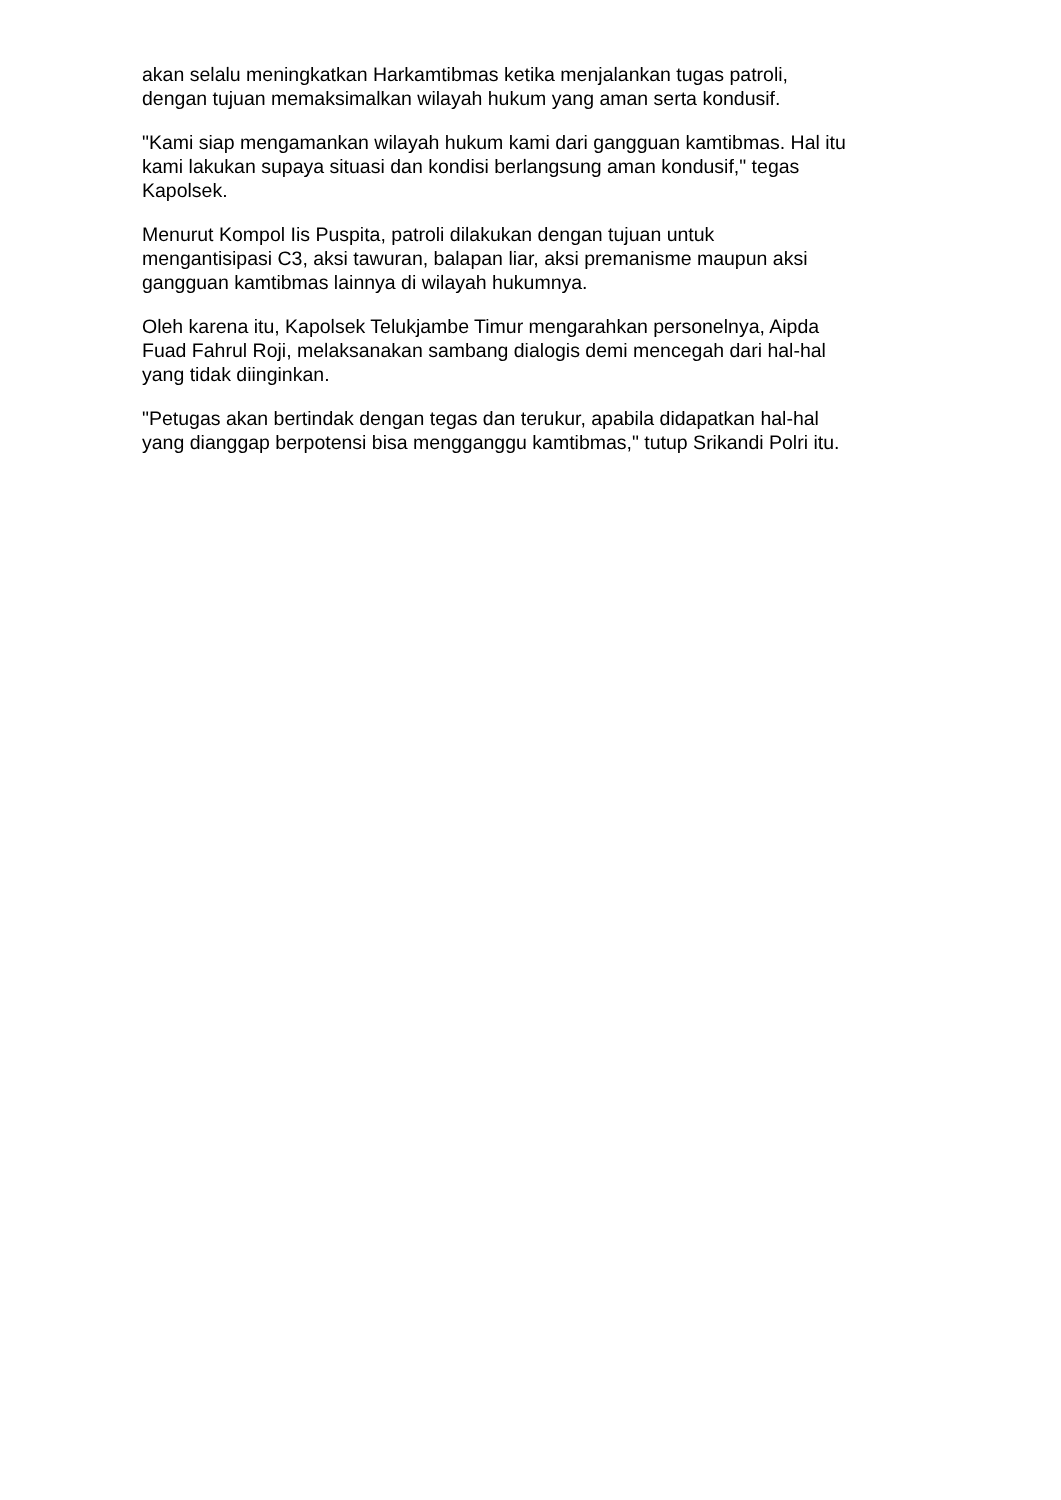akan selalu meningkatkan Harkamtibmas ketika menjalankan tugas patroli,
dengan tujuan memaksimalkan wilayah hukum yang aman serta kondusif.
"Kami siap mengamankan wilayah hukum kami dari gangguan kamtibmas. Hal itu
kami lakukan supaya situasi dan kondisi berlangsung aman kondusif," tegas
Kapolsek.
Menurut Kompol Iis Puspita, patroli dilakukan dengan tujuan untuk
mengantisipasi C3, aksi tawuran, balapan liar, aksi premanisme maupun aksi
gangguan kamtibmas lainnya di wilayah hukumnya.
Oleh karena itu, Kapolsek Telukjambe Timur mengarahkan personelnya, Aipda
Fuad Fahrul Roji, melaksanakan sambang dialogis demi mencegah dari hal-hal
yang tidak diinginkan.
"Petugas akan bertindak dengan tegas dan terukur, apabila didapatkan hal-hal
yang dianggap berpotensi bisa mengganggu kamtibmas," tutup Srikandi Polri itu.